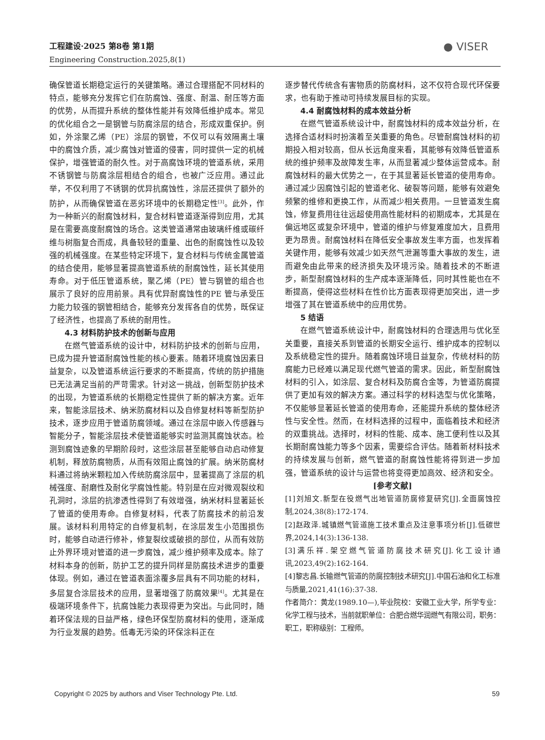工程建设·2025 第8卷 第1期
Engineering Construction.2025,8(1)
● VISER
确保管道长期稳定运行的关键策略。通过合理搭配不同材料的特点，能够充分发挥它们在防腐蚀、强度、耐温、耐压等方面的优势，从而提升系统的整体性能并有效降低维护成本。常见的优化组合之一是钢管与防腐涂层的结合，形成双重保护。例如，外涂聚乙烯（PE）涂层的钢管，不仅可以有效隔离土壤中的腐蚀介质，减少腐蚀对管道的侵害，同时提供一定的机械保护，增强管道的耐久性。对于高腐蚀环境的管道系统，采用不锈钢管与防腐涂层相结合的组合，也被广泛应用。通过此举，不仅利用了不锈钢的优异抗腐蚀性，涂层还提供了额外的防护，从而确保管道在恶劣环境中的长期稳定性<sup>[3]</sup>。此外，作为一种新兴的耐腐蚀材料，复合材料管道逐渐得到应用，尤其是在需要高度耐腐蚀的场合。这类管道通常由玻璃纤维或碳纤维与树脂复合而成，具备较轻的重量、出色的耐腐蚀性以及较强的机械强度。在某些特定环境下，复合材料与传统金属管道的结合使用，能够显著提高管道系统的耐腐蚀性，延长其使用寿命。对于低压管道系统，聚乙烯（PE）管与钢管的组合也展示了良好的应用前景。具有优异耐腐蚀性的PE 管与承受压力能力较强的钢管相结合，能够充分发挥各自的优势，既保证了经济性，也提高了系统的耐用性。
4.3 材料防护技术的创新与应用
在燃气管道系统的设计中，材料防护技术的创新与应用，已成为提升管道耐腐蚀性能的核心要素。随着环境腐蚀因素日益复杂，以及管道系统运行要求的不断提高，传统的防护措施已无法满足当前的严苛需求。针对这一挑战，创新型防护技术的出现，为管道系统的长期稳定性提供了新的解决方案。近年来，智能涂层技术、纳米防腐材料以及自修复材料等新型防护技术，逐步应用于管道防腐领域。通过在涂层中嵌入传感器与智能分子，智能涂层技术使管道能够实时监测其腐蚀状态。检测到腐蚀迹象的早期阶段时，这些涂层甚至能够自动启动修复机制，释放防腐物质，从而有效阻止腐蚀的扩展。纳米防腐材料通过将纳米颗粒加入传统防腐涂层中，显著提高了涂层的机械强度、耐磨性及耐化学腐蚀性能。特别是在应对微观裂纹和孔洞时，涂层的抗渗透性得到了有效增强，纳米材料显著延长了管道的使用寿命。自修复材料，代表了防腐技术的前沿发展。该材料利用特定的自修复机制，在涂层发生小范围损伤时，能够自动进行修补，修复裂纹或破损的部位，从而有效防止外界环境对管道的进一步腐蚀，减少维护频率及成本。除了材料本身的创新，防护工艺的提升同样是防腐技术进步的重要体现。例如，通过在管道表面涂覆多层具有不同功能的材料，多层复合涂层技术的应用，显著增强了防腐效果<sup>[4]</sup>。尤其是在极端环境条件下，抗腐蚀能力表现得更为突出。与此同时，随着环保法规的日益严格，绿色环保型防腐材料的使用，逐渐成为行业发展的趋势。低毒无污染的环保涂料正在
逐步替代传统含有害物质的防腐材料，这不仅符合现代环保要求，也有助于推动可持续发展目标的实现。
4.4 耐腐蚀材料的成本效益分析
在燃气管道系统设计中，耐腐蚀材料的成本效益分析，在选择合适材料时扮演着至关重要的角色。尽管耐腐蚀材料的初期投入相对较高，但从长远角度来看，其能够有效降低管道系统的维护频率及故障发生率，从而显著减少整体运营成本。耐腐蚀材料的最大优势之一，在于其显著延长管道的使用寿命。通过减少因腐蚀引起的管道老化、破裂等问题，能够有效避免频繁的维修和更换工作，从而减少相关费用。一旦管道发生腐蚀，修复费用往往远超使用高性能材料的初期成本，尤其是在偏远地区或复杂环境中，管道的维护与修复难度加大，且费用更为昂贵。耐腐蚀材料在降低安全事故发生率方面，也发挥着关键作用，能够有效减少如天然气泄漏等重大事故的发生，进而避免由此带来的经济损失及环境污染。随着技术的不断进步，新型耐腐蚀材料的生产成本逐渐降低，同时其性能也在不断提高，使得这些材料在性价比方面表现得更加突出，进一步增强了其在管道系统中的应用优势。
5 结语
在燃气管道系统设计中，耐腐蚀材料的合理选用与优化至关重要，直接关系到管道的长期安全运行、维护成本的控制以及系统稳定性的提升。随着腐蚀环境日益复杂，传统材料的防腐能力已经难以满足现代燃气管道的需求。因此，新型耐腐蚀材料的引入，如涂层、复合材料及防腐合金等，为管道防腐提供了更加有效的解决方案。通过科学的材料选型与优化策略，不仅能够显著延长管道的使用寿命，还能提升系统的整体经济性与安全性。然而，在材料选择的过程中，面临着技术和经济的双重挑战。选择时，材料的性能、成本、施工便利性以及其长期耐腐蚀能力等多个因素，需要综合评估。随着新材料技术的持续发展与创新，燃气管道的耐腐蚀性能将得到进一步加强，管道系统的设计与运营也将变得更加高效、经济和安全。
[参考文献]
[1]刘旭文.新型在役燃气出地管道防腐修复研究[J].全面腐蚀控制,2024,38(8):172-174.
[2]赵政泽.城镇燃气管道施工技术重点及注意事项分析[J].低碳世界,2024,14(3):136-138.
[3]满乐祥.架空燃气管道防腐技术研究[J].化工设计通讯,2023,49(2):162-164.
[4]黎志昌.长输燃气管道的防腐控制技术研究[J].中国石油和化工标准与质量,2021,41(16):37-38.
作者简介：黄龙(1989.10—),毕业院校：安徽工业大学，所学专业：化学工程与技术，当前就职单位：合肥合燃华润燃气有限公司，职务：职工，职称级别：工程师。
Copyright © 2025 by authors and Viser Technology Pte. Ltd. 59